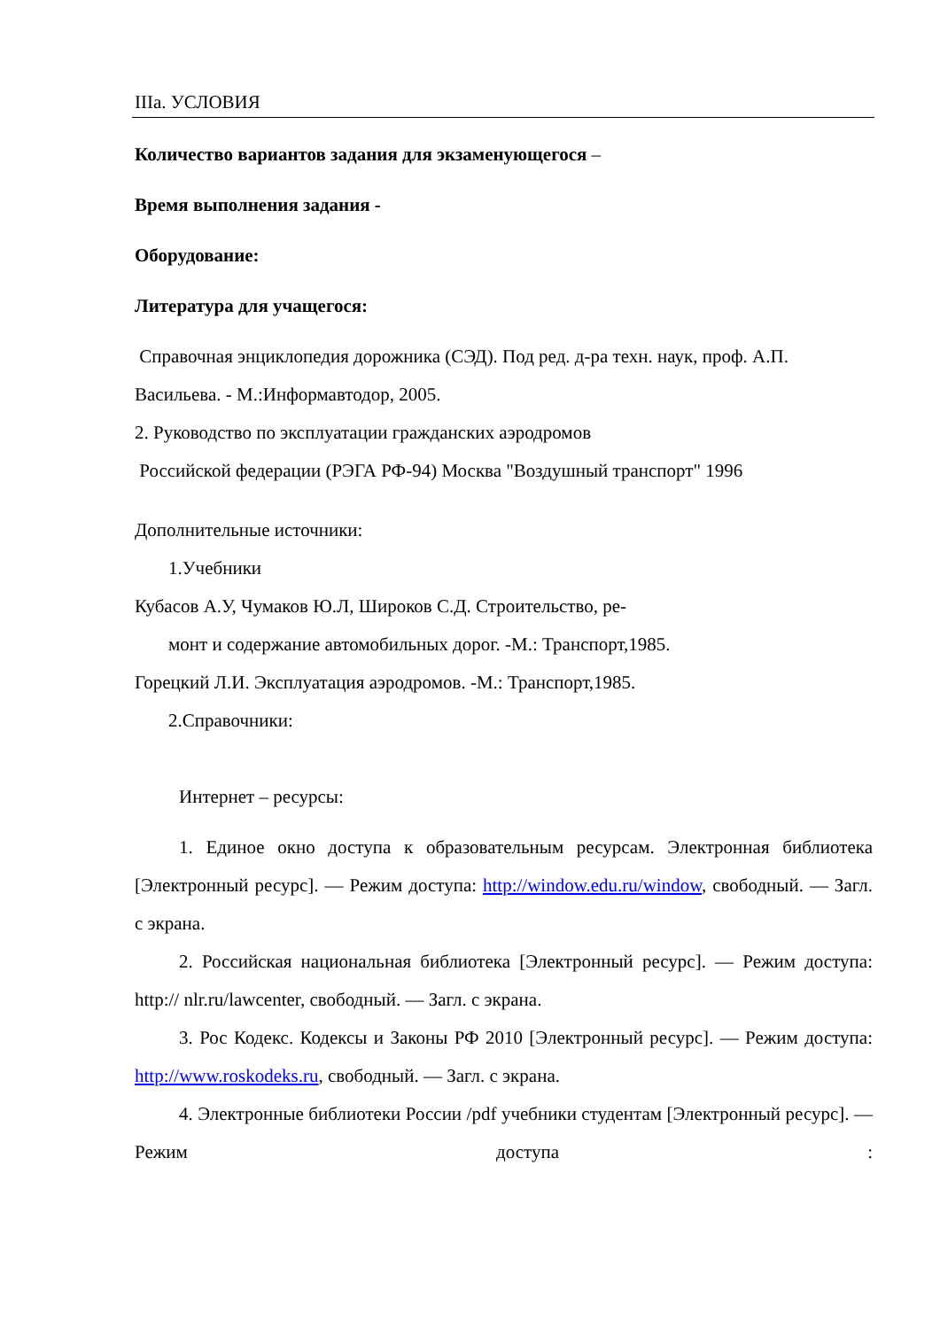IIIа. УСЛОВИЯ
Количество вариантов задания для экзаменующегося –
Время выполнения задания -
Оборудование:
Литература для учащегося:
Справочная энциклопедия дорожника (СЭД). Под ред. д-ра техн. наук, проф. А.П. Васильева. - М.:Информавтодор, 2005.
2. Руководство по эксплуатации гражданских аэродромов
Российской федерации (РЭГА РФ-94) Москва "Воздушный транспорт" 1996
Дополнительные источники:
1.Учебники
Кубасов А.У, Чумаков Ю.Л, Широков С.Д. Строительство, ре-
монт и содержание автомобильных дорог. -М.: Транспорт,1985.
Горецкий Л.И. Эксплуатация аэродромов. -М.: Транспорт,1985.
2.Справочники:
Интернет – ресурсы:
1. Единое окно доступа к образовательным ресурсам. Электронная библиотека [Электронный ресурс]. — Режим доступа: http://window.edu.ru/window, свободный. — Загл. с экрана.
2. Российская национальная библиотека [Электронный ресурс]. — Режим доступа: http:// nlr.ru/lawcenter, свободный. — Загл. с экрана.
3. Рос Кодекс. Кодексы и Законы РФ 2010 [Электронный ресурс]. — Режим доступа: http://www.roskodeks.ru, свободный. — Загл. с экрана.
4. Электронные библиотеки России /pdf учебники студентам [Электронный ресурс]. — Режим доступа :